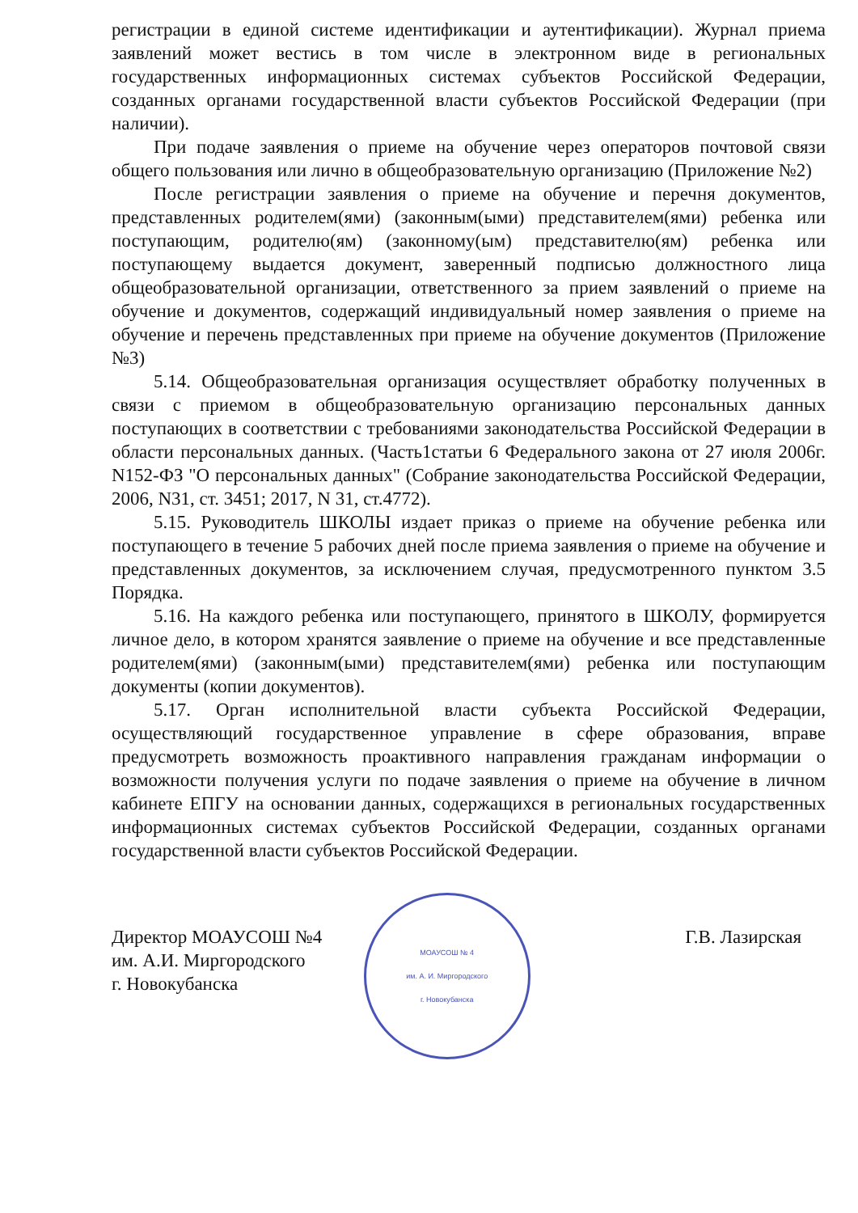регистрации в единой системе идентификации и аутентификации). Журнал приема заявлений может вестись в том числе в электронном виде в региональных государственных информационных системах субъектов Российской Федерации, созданных органами государственной власти субъектов Российской Федерации (при наличии).
При подаче заявления о приеме на обучение через операторов почтовой связи общего пользования или лично в общеобразовательную организацию (Приложение №2)
После регистрации заявления о приеме на обучение и перечня документов, представленных родителем(ями) (законным(ыми) представителем(ями) ребенка или поступающим, родителю(ям) (законному(ым) представителю(ям) ребенка или поступающему выдается документ, заверенный подписью должностного лица общеобразовательной организации, ответственного за прием заявлений о приеме на обучение и документов, содержащий индивидуальный номер заявления о приеме на обучение и перечень представленных при приеме на обучение документов (Приложение №3)
5.14. Общеобразовательная организация осуществляет обработку полученных в связи с приемом в общеобразовательную организацию персональных данных поступающих в соответствии с требованиями законодательства Российской Федерации в области персональных данных. (Часть1статьи 6 Федерального закона от 27 июля 2006г. N152-ФЗ "О персональных данных" (Собрание законодательства Российской Федерации, 2006, N31, ст. 3451; 2017, N 31, ст.4772).
5.15. Руководитель ШКОЛЫ издает приказ о приеме на обучение ребенка или поступающего в течение 5 рабочих дней после приема заявления о приеме на обучение и представленных документов, за исключением случая, предусмотренного пунктом 3.5 Порядка.
5.16. На каждого ребенка или поступающего, принятого в ШКОЛУ, формируется личное дело, в котором хранятся заявление о приеме на обучение и все представленные родителем(ями) (законным(ыми) представителем(ями) ребенка или поступающим документы (копии документов).
5.17. Орган исполнительной власти субъекта Российской Федерации, осуществляющий государственное управление в сфере образования, вправе предусмотреть возможность проактивного направления гражданам информации о возможности получения услуги по подаче заявления о приеме на обучение в личном кабинете ЕПГУ на основании данных, содержащихся в региональных государственных информационных системах субъектов Российской Федерации, созданных органами государственной власти субъектов Российской Федерации.
Директор МОАУСОШ №4
им. А.И. Миргородского
г. Новокубанска
МОАУСОШ № 4
им. А. И. Миргородского
г. Новокубанска
Г.В. Лазирская